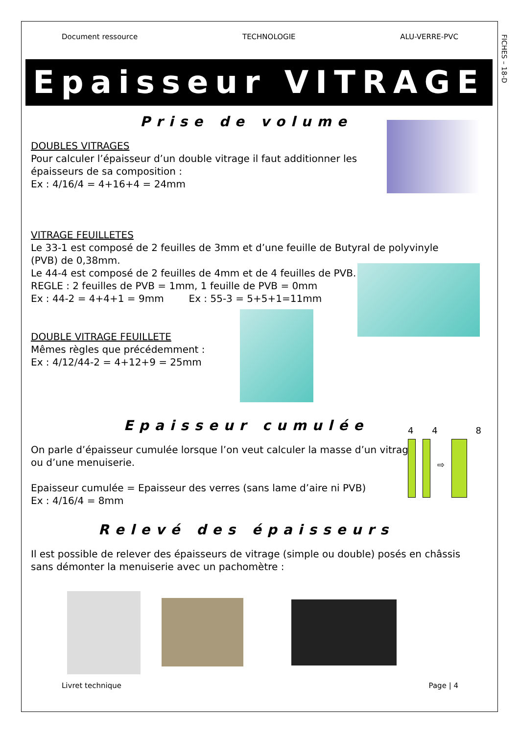FICHES – 18-D
Document ressource TECHNOLOGIE ALU-VERRE-PVC
Epaisseur VITRAGE
Prise de volume
DOUBLES VITRAGES
Pour calculer l’épaisseur d’un double vitrage il faut additionner les
épaisseurs de sa composition :
Ex : 4/16/4 = 4+16+4 = 24mm
VITRAGE FEUILLETES
Le 33-1 est composé de 2 feuilles de 3mm et d’une feuille de Butyral de polyvinyle (PVB) de 0,38mm.
Le 44-4 est composé de 2 feuilles de 4mm et de 4 feuilles de PVB.
REGLE : 2 feuilles de PVB = 1mm, 1 feuille de PVB = 0mm
Ex : 44-2 = 4+4+1 = 9mm Ex : 55-3 = 5+5+1=11mm
DOUBLE VITRAGE FEUILLETE
Mêmes règles que précédemment :
Ex : 4/12/44-2 = 4+12+9 = 25mm
Epaisseur cumulée
4 4 8
⇨
On parle d’épaisseur cumulée lorsque l’on veut calculer la masse d’un vitrage
ou d’une menuiserie.
Epaisseur cumulée = Epaisseur des verres (sans lame d’aire ni PVB)
Ex : 4/16/4 = 8mm
Relevé des épaisseurs
Il est possible de relever des épaisseurs de vitrage (simple ou double) posés en châssis sans démonter la menuiserie avec un pachomètre :
Livret technique Page | 4